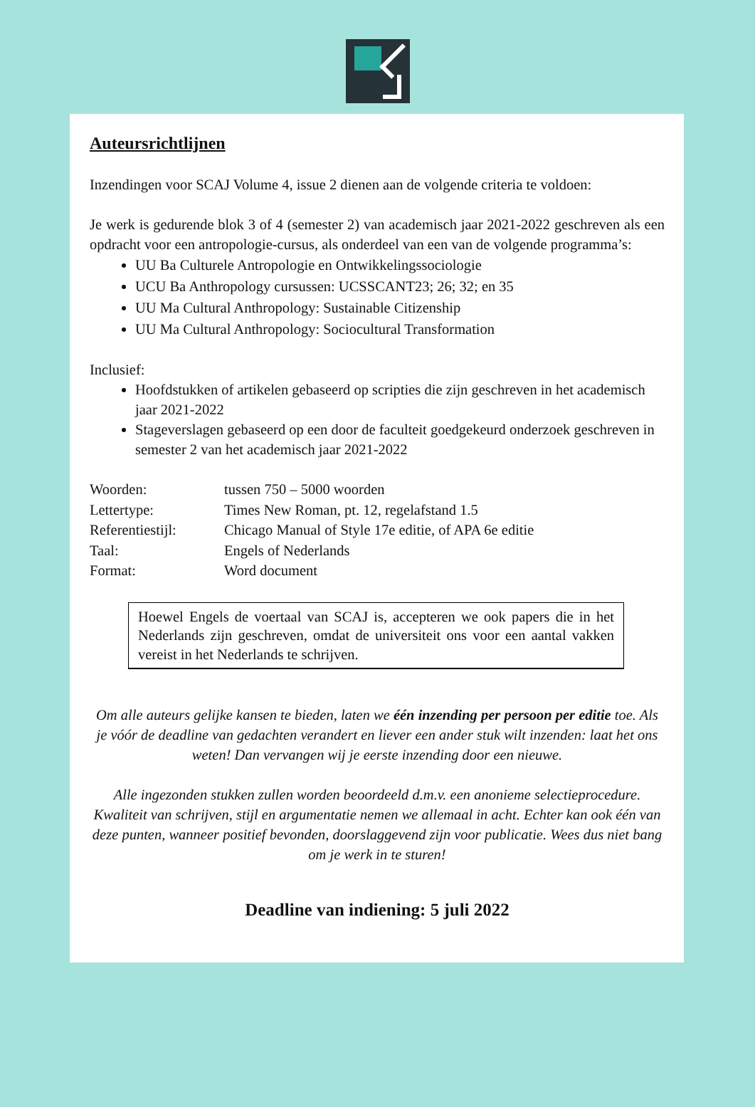Auteursrichtlijnen
Inzendingen voor SCAJ Volume 4, issue 2 dienen aan de volgende criteria te voldoen:
Je werk is gedurende blok 3 of 4 (semester 2) van academisch jaar 2021-2022 geschreven als een opdracht voor een antropologie-cursus, als onderdeel van een van de volgende programma’s:
UU Ba Culturele Antropologie en Ontwikkelingssociologie
UCU Ba Anthropology cursussen: UCSSCANT23; 26; 32; en 35
UU Ma Cultural Anthropology: Sustainable Citizenship
UU Ma Cultural Anthropology: Sociocultural Transformation
Inclusief:
Hoofdstukken of artikelen gebaseerd op scripties die zijn geschreven in het academisch jaar 2021-2022
Stageverslagen gebaseerd op een door de faculteit goedgekeurd onderzoek geschreven in semester 2 van het academisch jaar 2021-2022
| Woorden: | tussen 750 – 5000 woorden |
| Lettertype: | Times New Roman, pt. 12, regelafstand 1.5 |
| Referentiestijl: | Chicago Manual of Style 17e editie, of APA 6e editie |
| Taal: | Engels of Nederlands |
| Format: | Word document |
Hoewel Engels de voertaal van SCAJ is, accepteren we ook papers die in het Nederlands zijn geschreven, omdat de universiteit ons voor een aantal vakken vereist in het Nederlands te schrijven.
Om alle auteurs gelijke kansen te bieden, laten we één inzending per persoon per editie toe. Als je vóór de deadline van gedachten verandert en liever een ander stuk wilt inzenden: laat het ons weten! Dan vervangen wij je eerste inzending door een nieuwe.
Alle ingezonden stukken zullen worden beoordeeld d.m.v. een anonieme selectieprocedure. Kwaliteit van schrijven, stijl en argumentatie nemen we allemaal in acht. Echter kan ook één van deze punten, wanneer positief bevonden, doorslaggevend zijn voor publicatie. Wees dus niet bang om je werk in te sturen!
Deadline van indiening: 5 juli 2022